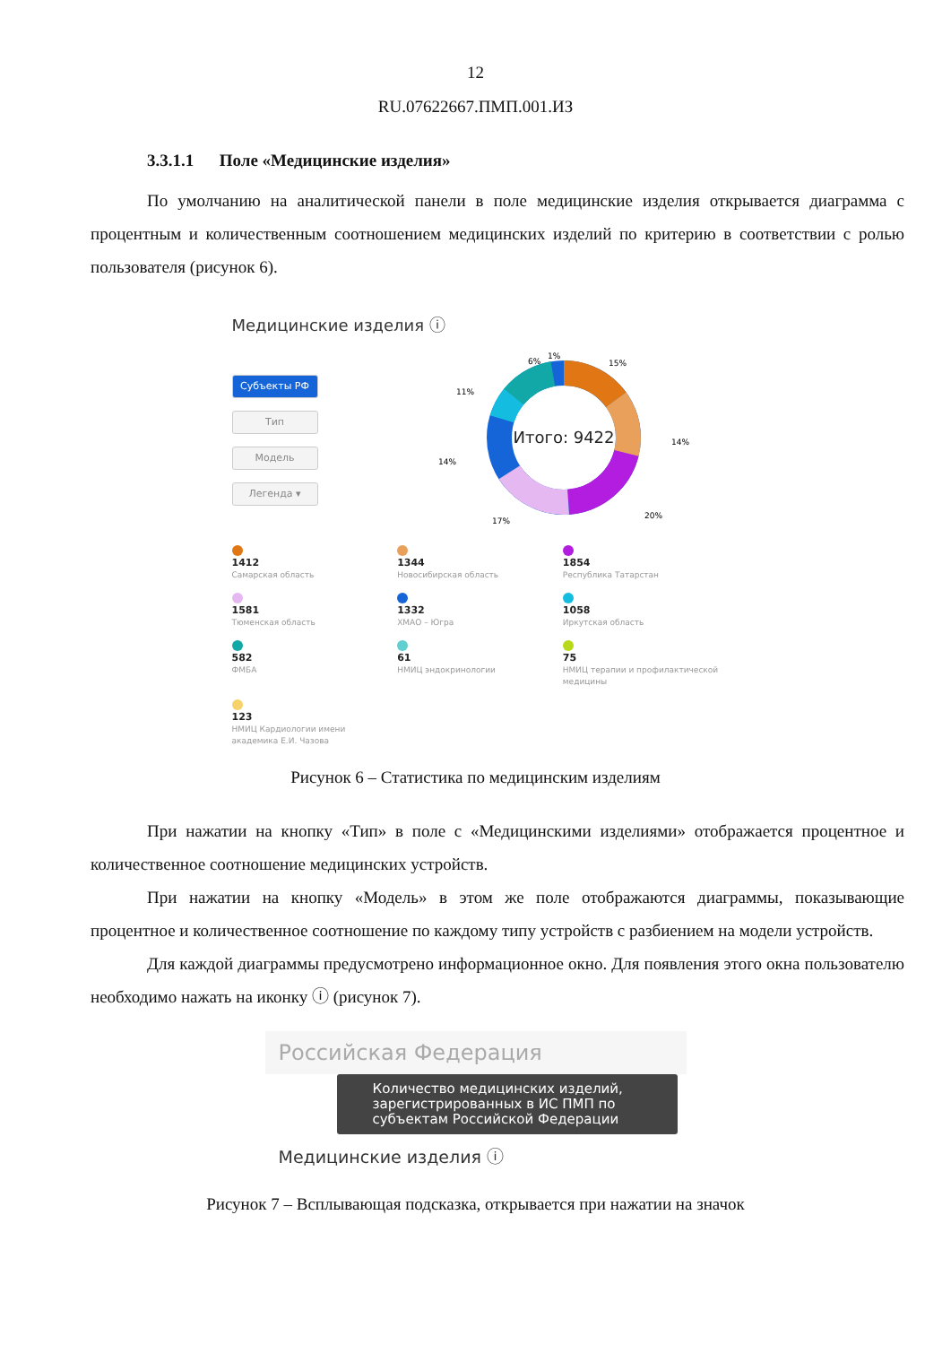12
RU.07622667.ПМП.001.ИЗ
3.3.1.1 Поле «Медицинские изделия»
По умолчанию на аналитической панели в поле медицинские изделия открывается диаграмма с процентным и количественным соотношением медицинских изделий по критерию в соответствии с ролью пользователя (рисунок 6).
Медицинские изделия ⓘ
Субъекты РФ
Тип
Модель
Легенда ▾
Итого: 9422
15%
6%
1%
14%
20%
17%
14%
11%
1412
Самарская область
1344
Новосибирская область
1854
Республика Татарстан
1581
Тюменская область
1332
ХМАО – Югра
1058
Иркутская область
582
ФМБА
61
НМИЦ эндокринологии
75
НМИЦ терапии и профилактической медицины
123
НМИЦ Кардиологии имени академика Е.И. Чазова
Рисунок 6 – Статистика по медицинским изделиям
При нажатии на кнопку «Тип» в поле с «Медицинскими изделиями» отображается процентное и количественное соотношение медицинских устройств.
При нажатии на кнопку «Модель» в этом же поле отображаются диаграммы, показывающие процентное и количественное соотношение по каждому типу устройств с разбиением на модели устройств.
Для каждой диаграммы предусмотрено информационное окно. Для появления этого окна пользователю необходимо нажать на иконку ⓘ (рисунок 7).
Российская Федерация
Количество медицинских изделий, зарегистрированных в ИС ПМП по субъектам Российской Федерации
Медицинские изделия ⓘ
Рисунок 7 – Всплывающая подсказка, открывается при нажатии на значок